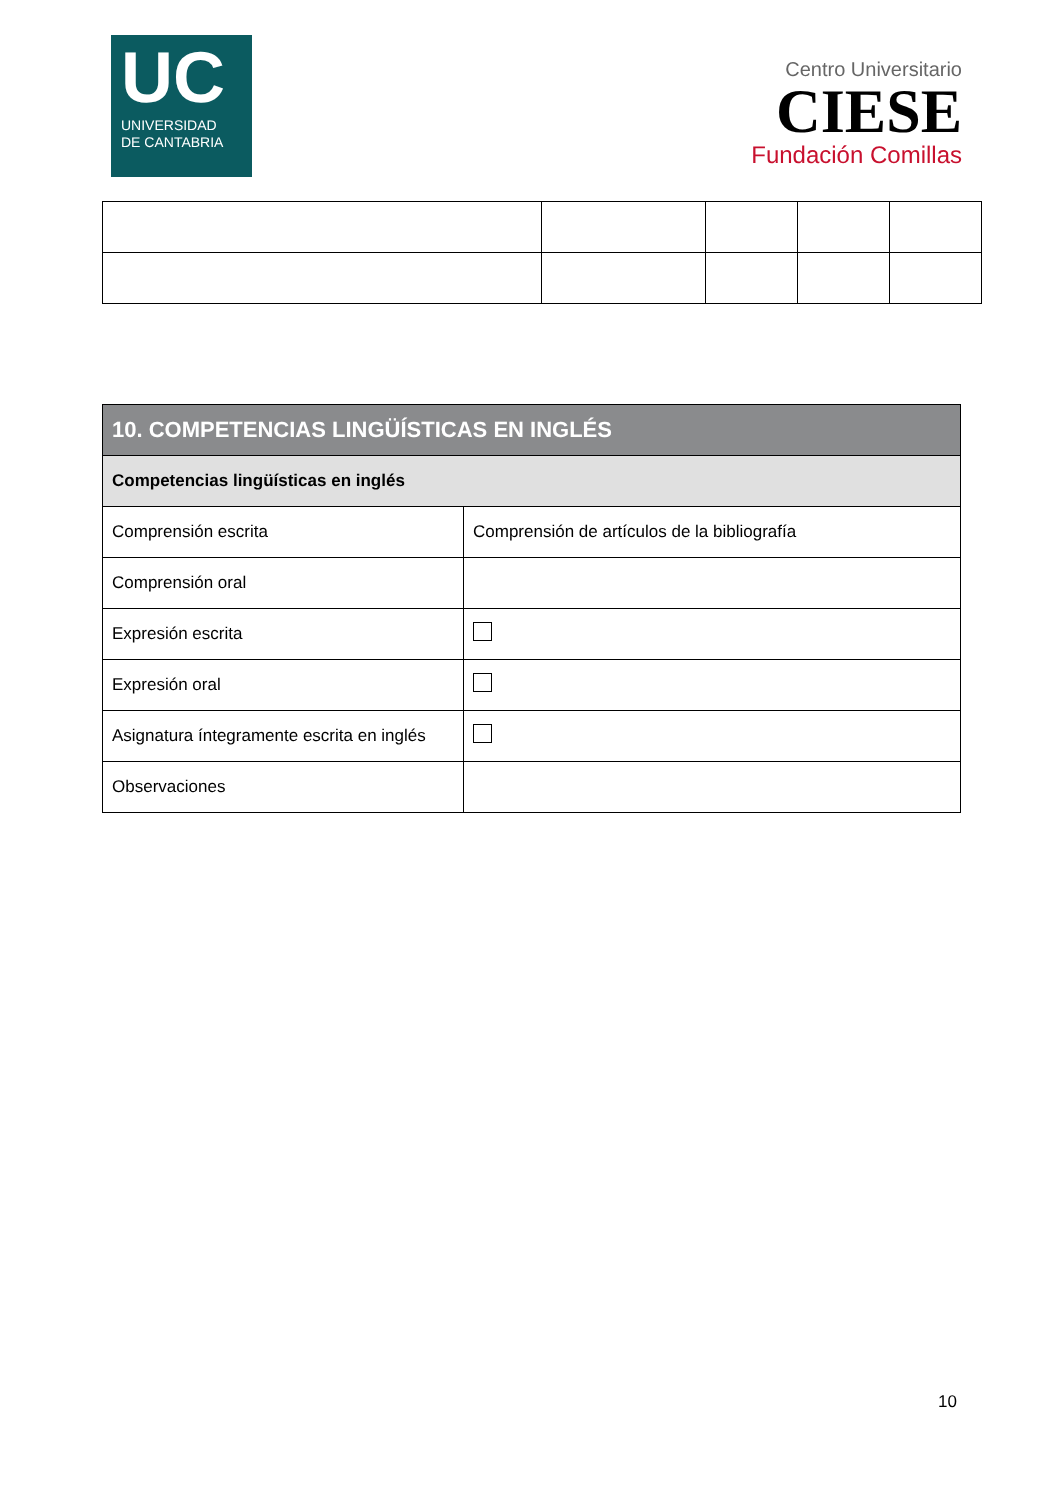UC
UNIVERSIDAD
DE CANTABRIA
Centro Universitario
CIESE
Fundación Comillas
| 10. COMPETENCIAS LINGÜÍSTICAS EN INGLÉS | |
| --- | --- |
| Competencias lingüísticas en inglés | |
| Comprensión escrita | Comprensión de artículos de la bibliografía |
| Comprensión oral | |
| Expresión escrita | |
| Expresión oral | |
| Asignatura íntegramente escrita en inglés | |
| Observaciones | |
10